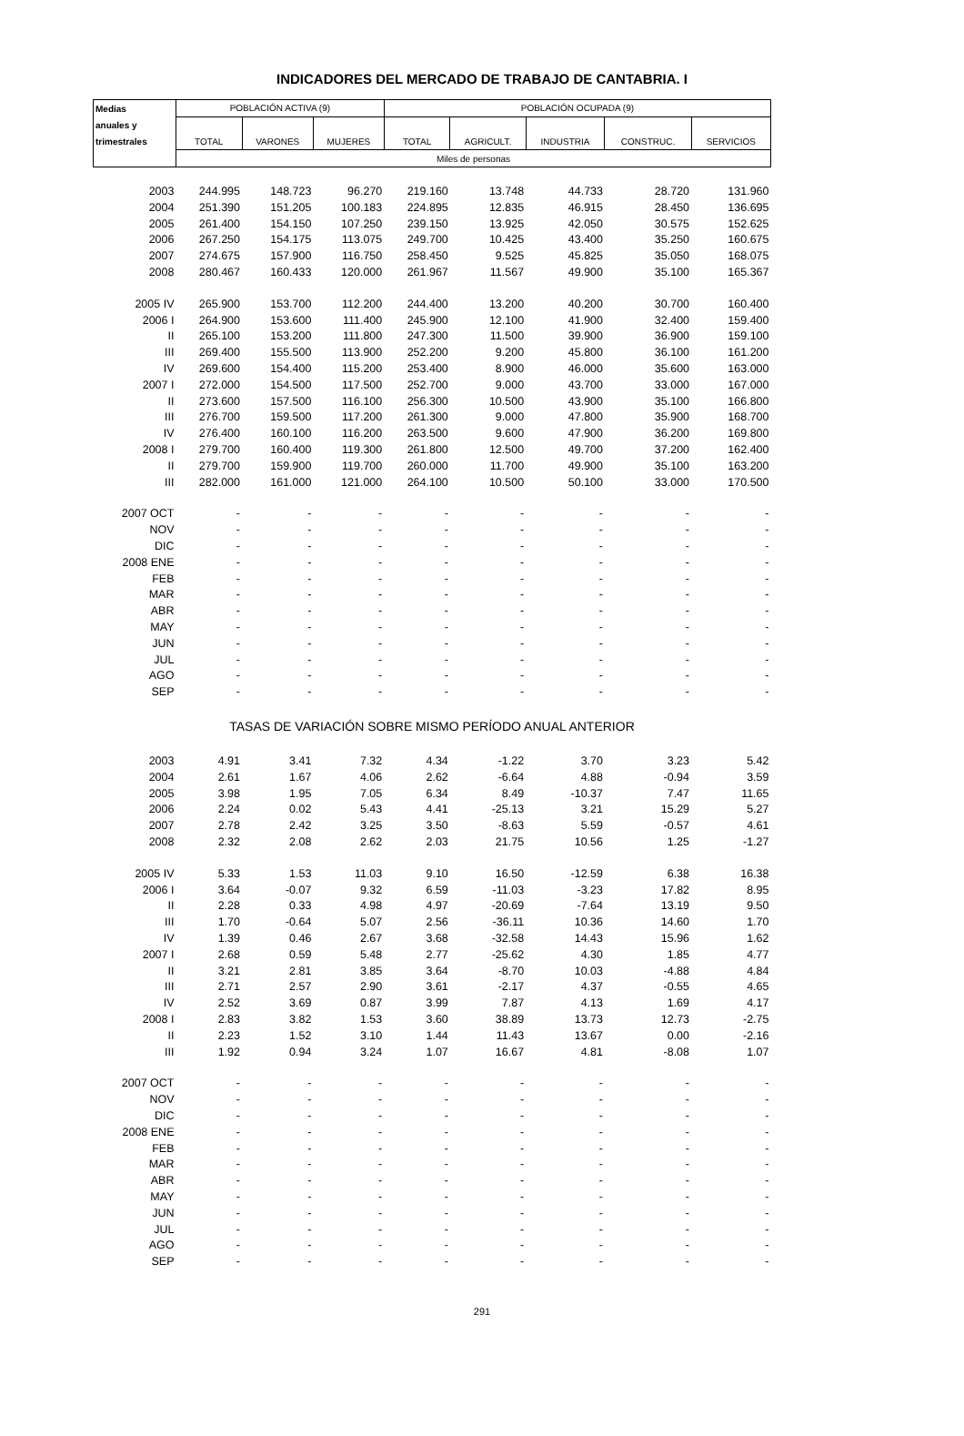INDICADORES DEL MERCADO DE TRABAJO DE CANTABRIA. I
| Medias | POBLACIÓN ACTIVA (9) | | | POBLACIÓN OCUPADA (9) | | | | |
| --- | --- | --- | --- | --- | --- | --- | --- | --- |
| anuales y | | | | | | | | |
| trimestrales | TOTAL | VARONES | MUJERES | TOTAL | AGRICULT. | INDUSTRIA | CONSTRUC. | SERVICIOS |
| | Miles de personas | | | | | | | |
| 2003 | 244.995 | 148.723 | 96.270 | 219.160 | 13.748 | 44.733 | 28.720 | 131.960 |
| 2004 | 251.390 | 151.205 | 100.183 | 224.895 | 12.835 | 46.915 | 28.450 | 136.695 |
| 2005 | 261.400 | 154.150 | 107.250 | 239.150 | 13.925 | 42.050 | 30.575 | 152.625 |
| 2006 | 267.250 | 154.175 | 113.075 | 249.700 | 10.425 | 43.400 | 35.250 | 160.675 |
| 2007 | 274.675 | 157.900 | 116.750 | 258.450 | 9.525 | 45.825 | 35.050 | 168.075 |
| 2008 | 280.467 | 160.433 | 120.000 | 261.967 | 11.567 | 49.900 | 35.100 | 165.367 |
| 2005 IV | 265.900 | 153.700 | 112.200 | 244.400 | 13.200 | 40.200 | 30.700 | 160.400 |
| 2006 I | 264.900 | 153.600 | 111.400 | 245.900 | 12.100 | 41.900 | 32.400 | 159.400 |
| II | 265.100 | 153.200 | 111.800 | 247.300 | 11.500 | 39.900 | 36.900 | 159.100 |
| III | 269.400 | 155.500 | 113.900 | 252.200 | 9.200 | 45.800 | 36.100 | 161.200 |
| IV | 269.600 | 154.400 | 115.200 | 253.400 | 8.900 | 46.000 | 35.600 | 163.000 |
| 2007 I | 272.000 | 154.500 | 117.500 | 252.700 | 9.000 | 43.700 | 33.000 | 167.000 |
| II | 273.600 | 157.500 | 116.100 | 256.300 | 10.500 | 43.900 | 35.100 | 166.800 |
| III | 276.700 | 159.500 | 117.200 | 261.300 | 9.000 | 47.800 | 35.900 | 168.700 |
| IV | 276.400 | 160.100 | 116.200 | 263.500 | 9.600 | 47.900 | 36.200 | 169.800 |
| 2008 I | 279.700 | 160.400 | 119.300 | 261.800 | 12.500 | 49.700 | 37.200 | 162.400 |
| II | 279.700 | 159.900 | 119.700 | 260.000 | 11.700 | 49.900 | 35.100 | 163.200 |
| III | 282.000 | 161.000 | 121.000 | 264.100 | 10.500 | 50.100 | 33.000 | 170.500 |
| 2007 OCT | - | - | - | - | - | - | - | - |
| NOV | - | - | - | - | - | - | - | - |
| DIC | - | - | - | - | - | - | - | - |
| 2008 ENE | - | - | - | - | - | - | - | - |
| FEB | - | - | - | - | - | - | - | - |
| MAR | - | - | - | - | - | - | - | - |
| ABR | - | - | - | - | - | - | - | - |
| MAY | - | - | - | - | - | - | - | - |
| JUN | - | - | - | - | - | - | - | - |
| JUL | - | - | - | - | - | - | - | - |
| AGO | - | - | - | - | - | - | - | - |
| SEP | - | - | - | - | - | - | - | - |
| TASAS DE VARIACIÓN SOBRE MISMO PERÍODO ANUAL ANTERIOR | | | | | | | | |
| 2003 | 4.91 | 3.41 | 7.32 | 4.34 | -1.22 | 3.70 | 3.23 | 5.42 |
| 2004 | 2.61 | 1.67 | 4.06 | 2.62 | -6.64 | 4.88 | -0.94 | 3.59 |
| 2005 | 3.98 | 1.95 | 7.05 | 6.34 | 8.49 | -10.37 | 7.47 | 11.65 |
| 2006 | 2.24 | 0.02 | 5.43 | 4.41 | -25.13 | 3.21 | 15.29 | 5.27 |
| 2007 | 2.78 | 2.42 | 3.25 | 3.50 | -8.63 | 5.59 | -0.57 | 4.61 |
| 2008 | 2.32 | 2.08 | 2.62 | 2.03 | 21.75 | 10.56 | 1.25 | -1.27 |
| 2005 IV | 5.33 | 1.53 | 11.03 | 9.10 | 16.50 | -12.59 | 6.38 | 16.38 |
| 2006 I | 3.64 | -0.07 | 9.32 | 6.59 | -11.03 | -3.23 | 17.82 | 8.95 |
| II | 2.28 | 0.33 | 4.98 | 4.97 | -20.69 | -7.64 | 13.19 | 9.50 |
| III | 1.70 | -0.64 | 5.07 | 2.56 | -36.11 | 10.36 | 14.60 | 1.70 |
| IV | 1.39 | 0.46 | 2.67 | 3.68 | -32.58 | 14.43 | 15.96 | 1.62 |
| 2007 I | 2.68 | 0.59 | 5.48 | 2.77 | -25.62 | 4.30 | 1.85 | 4.77 |
| II | 3.21 | 2.81 | 3.85 | 3.64 | -8.70 | 10.03 | -4.88 | 4.84 |
| III | 2.71 | 2.57 | 2.90 | 3.61 | -2.17 | 4.37 | -0.55 | 4.65 |
| IV | 2.52 | 3.69 | 0.87 | 3.99 | 7.87 | 4.13 | 1.69 | 4.17 |
| 2008 I | 2.83 | 3.82 | 1.53 | 3.60 | 38.89 | 13.73 | 12.73 | -2.75 |
| II | 2.23 | 1.52 | 3.10 | 1.44 | 11.43 | 13.67 | 0.00 | -2.16 |
| III | 1.92 | 0.94 | 3.24 | 1.07 | 16.67 | 4.81 | -8.08 | 1.07 |
| 2007 OCT | - | - | - | - | - | - | - | - |
| NOV | - | - | - | - | - | - | - | - |
| DIC | - | - | - | - | - | - | - | - |
| 2008 ENE | - | - | - | - | - | - | - | - |
| FEB | - | - | - | - | - | - | - | - |
| MAR | - | - | - | - | - | - | - | - |
| ABR | - | - | - | - | - | - | - | - |
| MAY | - | - | - | - | - | - | - | - |
| JUN | - | - | - | - | - | - | - | - |
| JUL | - | - | - | - | - | - | - | - |
| AGO | - | - | - | - | - | - | - | - |
| SEP | - | - | - | - | - | - | - | - |
291